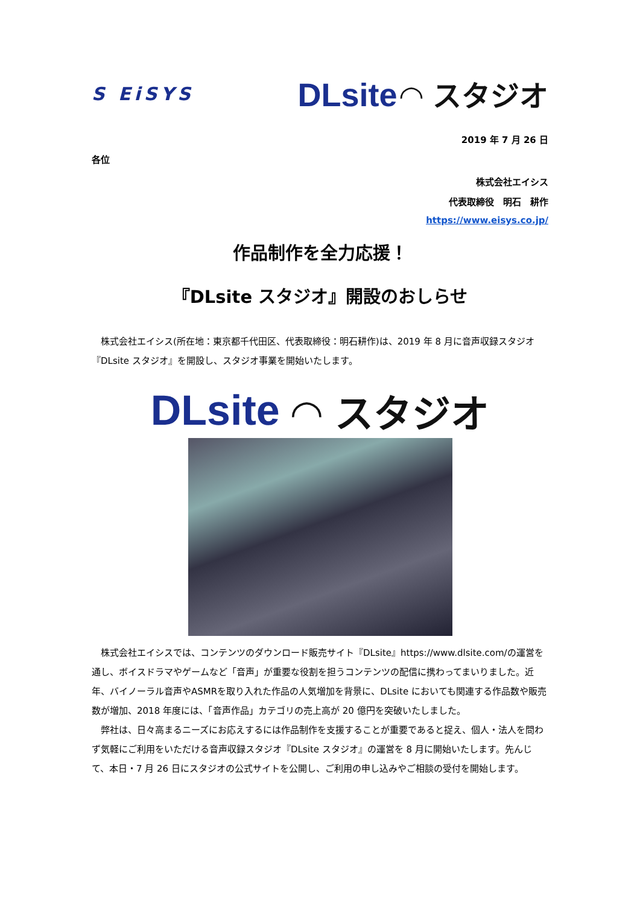S EiSYS DLsite ◠ スタジオ
2019 年 7 月 26 日
各位
株式会社エイシス
代表取締役　明石　耕作
https://www.eisys.co.jp/
作品制作を全力応援！
『DLsite スタジオ』開設のおしらせ
　株式会社エイシス(所在地：東京都千代田区、代表取締役：明石耕作)は、2019 年 8 月に音声収録スタジオ『DLsite スタジオ』を開設し、スタジオ事業を開始いたします。
DLsite ◠ スタジオ
　株式会社エイシスでは、コンテンツのダウンロード販売サイト『DLsite』https://www.dlsite.com/の運営を通し、ボイスドラマやゲームなど「音声」が重要な役割を担うコンテンツの配信に携わってまいりました。近年、バイノーラル音声やASMRを取り入れた作品の人気増加を背景に、DLsite においても関連する作品数や販売数が増加、2018 年度には、「音声作品」カテゴリの売上高が 20 億円を突破いたしました。
　弊社は、日々高まるニーズにお応えするには作品制作を支援することが重要であると捉え、個人・法人を問わず気軽にご利用をいただける音声収録スタジオ『DLsite スタジオ』の運営を 8 月に開始いたします。先んじて、本日・7 月 26 日にスタジオの公式サイトを公開し、ご利用の申し込みやご相談の受付を開始します。